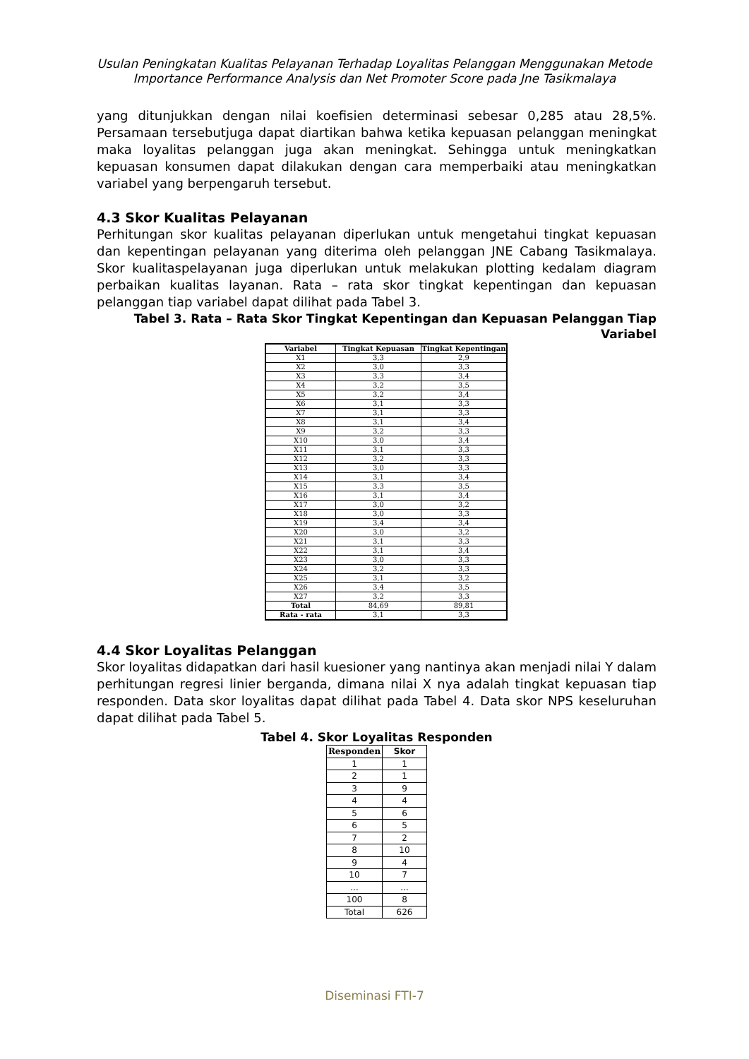Usulan Peningkatan Kualitas Pelayanan Terhadap Loyalitas Pelanggan Menggunakan Metode
Importance Performance Analysis dan Net Promoter Score pada Jne Tasikmalaya
yang ditunjukkan dengan nilai koefisien determinasi sebesar 0,285 atau 28,5%. Persamaan tersebutjuga dapat diartikan bahwa ketika kepuasan pelanggan meningkat maka loyalitas pelanggan juga akan meningkat. Sehingga untuk meningkatkan kepuasan konsumen dapat dilakukan dengan cara memperbaiki atau meningkatkan variabel yang berpengaruh tersebut.
4.3 Skor Kualitas Pelayanan
Perhitungan skor kualitas pelayanan diperlukan untuk mengetahui tingkat kepuasan dan kepentingan pelayanan yang diterima oleh pelanggan JNE Cabang Tasikmalaya. Skor kualitaspelayanan juga diperlukan untuk melakukan plotting kedalam diagram perbaikan kualitas layanan. Rata – rata skor tingkat kepentingan dan kepuasan pelanggan tiap variabel dapat dilihat pada Tabel 3.
Tabel 3. Rata – Rata Skor Tingkat Kepentingan dan Kepuasan Pelanggan Tiap Variabel
| Variabel | Tingkat Kepuasan | Tingkat Kepentingan |
| --- | --- | --- |
| X1 | 3,3 | 2,9 |
| X2 | 3,0 | 3,3 |
| X3 | 3,3 | 3,4 |
| X4 | 3,2 | 3,5 |
| X5 | 3,2 | 3,4 |
| X6 | 3,1 | 3,3 |
| X7 | 3,1 | 3,3 |
| X8 | 3,1 | 3,4 |
| X9 | 3,2 | 3,3 |
| X10 | 3,0 | 3,4 |
| X11 | 3,1 | 3,3 |
| X12 | 3,2 | 3,3 |
| X13 | 3,0 | 3,3 |
| X14 | 3,1 | 3,4 |
| X15 | 3,3 | 3,5 |
| X16 | 3,1 | 3,4 |
| X17 | 3,0 | 3,2 |
| X18 | 3,0 | 3,3 |
| X19 | 3,4 | 3,4 |
| X20 | 3,0 | 3,2 |
| X21 | 3,1 | 3,3 |
| X22 | 3,1 | 3,4 |
| X23 | 3,0 | 3,3 |
| X24 | 3,2 | 3,3 |
| X25 | 3,1 | 3,2 |
| X26 | 3,4 | 3,5 |
| X27 | 3,2 | 3,3 |
| Total | 84,69 | 89,81 |
| Rata - rata | 3,1 | 3,3 |
4.4 Skor Loyalitas Pelanggan
Skor loyalitas didapatkan dari hasil kuesioner yang nantinya akan menjadi nilai Y dalam perhitungan regresi linier berganda, dimana nilai X nya adalah tingkat kepuasan tiap responden. Data skor loyalitas dapat dilihat pada Tabel 4. Data skor NPS keseluruhan dapat dilihat pada Tabel 5.
Tabel 4. Skor Loyalitas Responden
| Responden | Skor |
| --- | --- |
| 1 | 1 |
| 2 | 1 |
| 3 | 9 |
| 4 | 4 |
| 5 | 6 |
| 6 | 5 |
| 7 | 2 |
| 8 | 10 |
| 9 | 4 |
| 10 | 7 |
| ... | ... |
| 100 | 8 |
| Total | 626 |
Diseminasi FTI-7